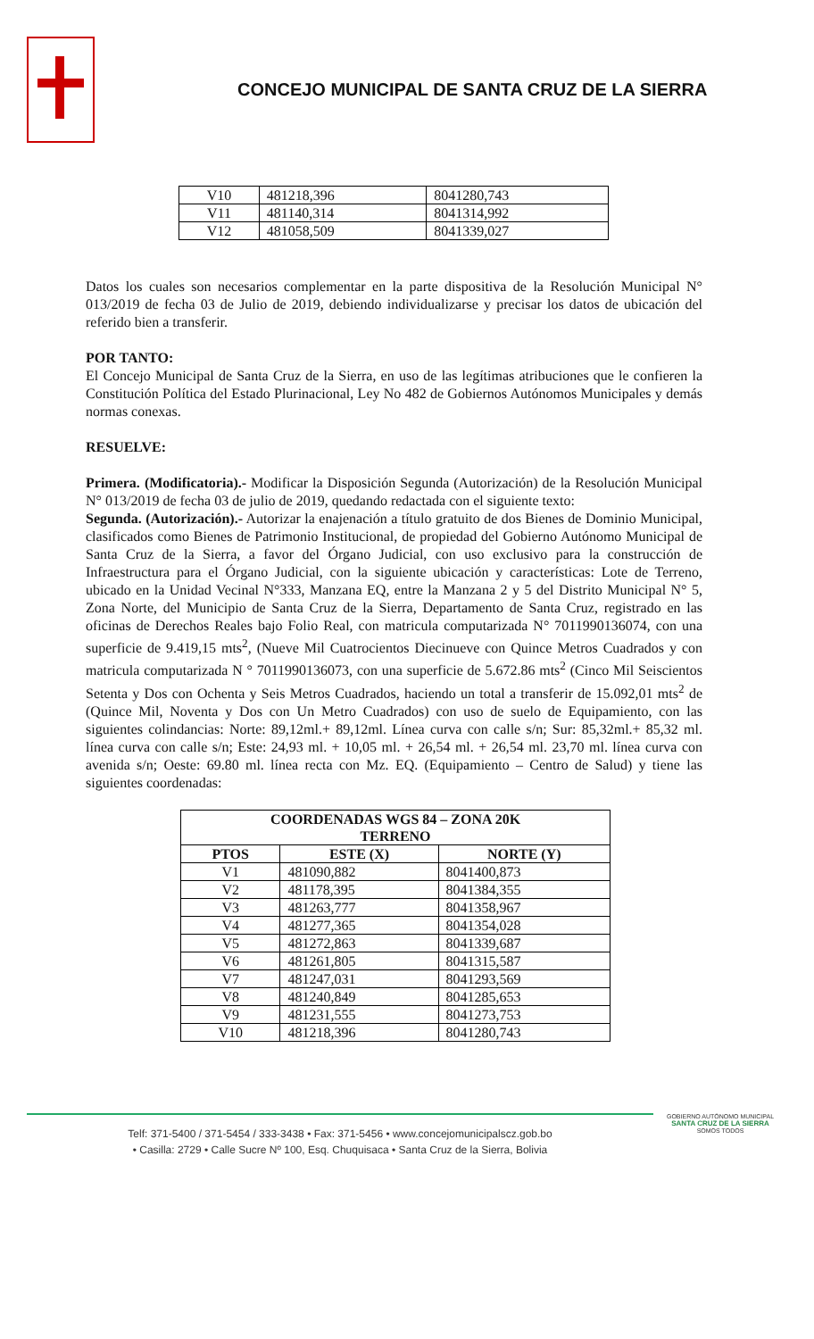CONCEJO MUNICIPAL DE SANTA CRUZ DE LA SIERRA
| V10 | 481218,396 | 8041280,743 |
| V11 | 481140,314 | 8041314,992 |
| V12 | 481058,509 | 8041339,027 |
Datos los cuales son necesarios complementar en la parte dispositiva de la Resolución Municipal N° 013/2019 de fecha 03 de Julio de 2019, debiendo individualizarse y precisar los datos de ubicación del referido bien a transferir.
POR TANTO:
El Concejo Municipal de Santa Cruz de la Sierra, en uso de las legítimas atribuciones que le confieren la Constitución Política del Estado Plurinacional, Ley No 482 de Gobiernos Autónomos Municipales y demás normas conexas.
RESUELVE:
Primera. (Modificatoria).- Modificar la Disposición Segunda (Autorización) de la Resolución Municipal N° 013/2019 de fecha 03 de julio de 2019, quedando redactada con el siguiente texto:
Segunda. (Autorización).- Autorizar la enajenación a título gratuito de dos Bienes de Dominio Municipal, clasificados como Bienes de Patrimonio Institucional, de propiedad del Gobierno Autónomo Municipal de Santa Cruz de la Sierra, a favor del Órgano Judicial, con uso exclusivo para la construcción de Infraestructura para el Órgano Judicial, con la siguiente ubicación y características: Lote de Terreno, ubicado en la Unidad Vecinal N°333, Manzana EQ, entre la Manzana 2 y 5 del Distrito Municipal N° 5, Zona Norte, del Municipio de Santa Cruz de la Sierra, Departamento de Santa Cruz, registrado en las oficinas de Derechos Reales bajo Folio Real, con matricula computarizada N° 7011990136074, con una superficie de 9.419,15 mts<sup>2</sup>, (Nueve Mil Cuatrocientos Diecinueve con Quince Metros Cuadrados y con matricula computarizada N ° 7011990136073, con una superficie de 5.672.86 mts<sup>2</sup> (Cinco Mil Seiscientos Setenta y Dos con Ochenta y Seis Metros Cuadrados, haciendo un total a transferir de 15.092,01 mts<sup>2</sup> de (Quince Mil, Noventa y Dos con Un Metro Cuadrados) con uso de suelo de Equipamiento, con las siguientes colindancias: Norte: 89,12ml.+ 89,12ml. Línea curva con calle s/n; Sur: 85,32ml.+ 85,32 ml. línea curva con calle s/n; Este: 24,93 ml. + 10,05 ml. + 26,54 ml. + 26,54 ml. 23,70 ml. línea curva con avenida s/n; Oeste: 69.80 ml. línea recta con Mz. EQ. (Equipamiento – Centro de Salud) y tiene las siguientes coordenadas:
| COORDENADAS WGS 84 – ZONA 20K TERRENO | | |
| --- | --- | --- |
| PTOS | ESTE (X) | NORTE (Y) |
| V1 | 481090,882 | 8041400,873 |
| V2 | 481178,395 | 8041384,355 |
| V3 | 481263,777 | 8041358,967 |
| V4 | 481277,365 | 8041354,028 |
| V5 | 481272,863 | 8041339,687 |
| V6 | 481261,805 | 8041315,587 |
| V7 | 481247,031 | 8041293,569 |
| V8 | 481240,849 | 8041285,653 |
| V9 | 481231,555 | 8041273,753 |
| V10 | 481218,396 | 8041280,743 |
Telf: 371-5400 / 371-5454 / 333-3438 • Fax: 371-5456 • www.concejomunicipalscz.gob.bo
• Casilla: 2729 • Calle Sucre Nº 100, Esq. Chuquisaca • Santa Cruz de la Sierra, Bolivia
GOBIERNO AUTÓNOMO MUNICIPAL
SANTA CRUZ DE LA SIERRA
SOMOS TODOS